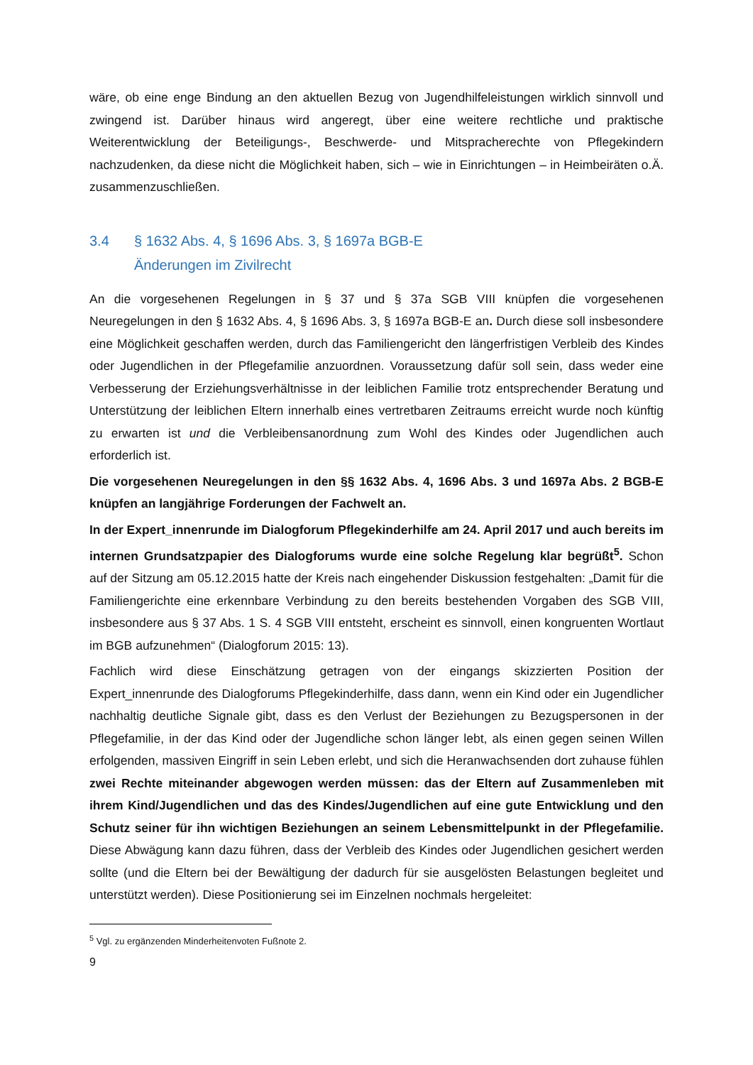wäre, ob eine enge Bindung an den aktuellen Bezug von Jugendhilfeleistungen wirklich sinnvoll und zwingend ist. Darüber hinaus wird angeregt, über eine weitere rechtliche und praktische Weiterentwicklung der Beteiligungs-, Beschwerde- und Mitspracherechte von Pflegekindern nachzudenken, da diese nicht die Möglichkeit haben, sich – wie in Einrichtungen – in Heimbeiräten o.Ä. zusammenzuschließen.
3.4 § 1632 Abs. 4, § 1696 Abs. 3, § 1697a BGB-E
Änderungen im Zivilrecht
An die vorgesehenen Regelungen in § 37 und § 37a SGB VIII knüpfen die vorgesehenen Neuregelungen in den § 1632 Abs. 4, § 1696 Abs. 3, § 1697a BGB-E an. Durch diese soll insbesondere eine Möglichkeit geschaffen werden, durch das Familiengericht den längerfristigen Verbleib des Kindes oder Jugendlichen in der Pflegefamilie anzuordnen. Voraussetzung dafür soll sein, dass weder eine Verbesserung der Erziehungsverhältnisse in der leiblichen Familie trotz entsprechender Beratung und Unterstützung der leiblichen Eltern innerhalb eines vertretbaren Zeitraums erreicht wurde noch künftig zu erwarten ist und die Verbleibensanordnung zum Wohl des Kindes oder Jugendlichen auch erforderlich ist.
Die vorgesehenen Neuregelungen in den §§ 1632 Abs. 4, 1696 Abs. 3 und 1697a Abs. 2 BGB-E knüpfen an langjährige Forderungen der Fachwelt an.
In der Expert_innenrunde im Dialogforum Pflegekinderhilfe am 24. April 2017 und auch bereits im internen Grundsatzpapier des Dialogforums wurde eine solche Regelung klar begrüßt<sup>5</sup>. Schon auf der Sitzung am 05.12.2015 hatte der Kreis nach eingehender Diskussion festgehalten: „Damit für die Familiengerichte eine erkennbare Verbindung zu den bereits bestehenden Vorgaben des SGB VIII, insbesondere aus § 37 Abs. 1 S. 4 SGB VIII entsteht, erscheint es sinnvoll, einen kongruenten Wortlaut im BGB aufzunehmen“ (Dialogforum 2015: 13).
Fachlich wird diese Einschätzung getragen von der eingangs skizzierten Position der Expert_innenrunde des Dialogforums Pflegekinderhilfe, dass dann, wenn ein Kind oder ein Jugendlicher nachhaltig deutliche Signale gibt, dass es den Verlust der Beziehungen zu Bezugspersonen in der Pflegefamilie, in der das Kind oder der Jugendliche schon länger lebt, als einen gegen seinen Willen erfolgenden, massiven Eingriff in sein Leben erlebt, und sich die Heranwachsenden dort zuhause fühlen zwei Rechte miteinander abgewogen werden müssen: das der Eltern auf Zusammenleben mit ihrem Kind/Jugendlichen und das des Kindes/Jugendlichen auf eine gute Entwicklung und den Schutz seiner für ihn wichtigen Beziehungen an seinem Lebensmittelpunkt in der Pflegefamilie. Diese Abwägung kann dazu führen, dass der Verbleib des Kindes oder Jugendlichen gesichert werden sollte (und die Eltern bei der Bewältigung der dadurch für sie ausgelösten Belastungen begleitet und unterstützt werden). Diese Positionierung sei im Einzelnen nochmals hergeleitet:
<sup>5</sup> Vgl. zu ergänzenden Minderheitenvoten Fußnote 2.
9